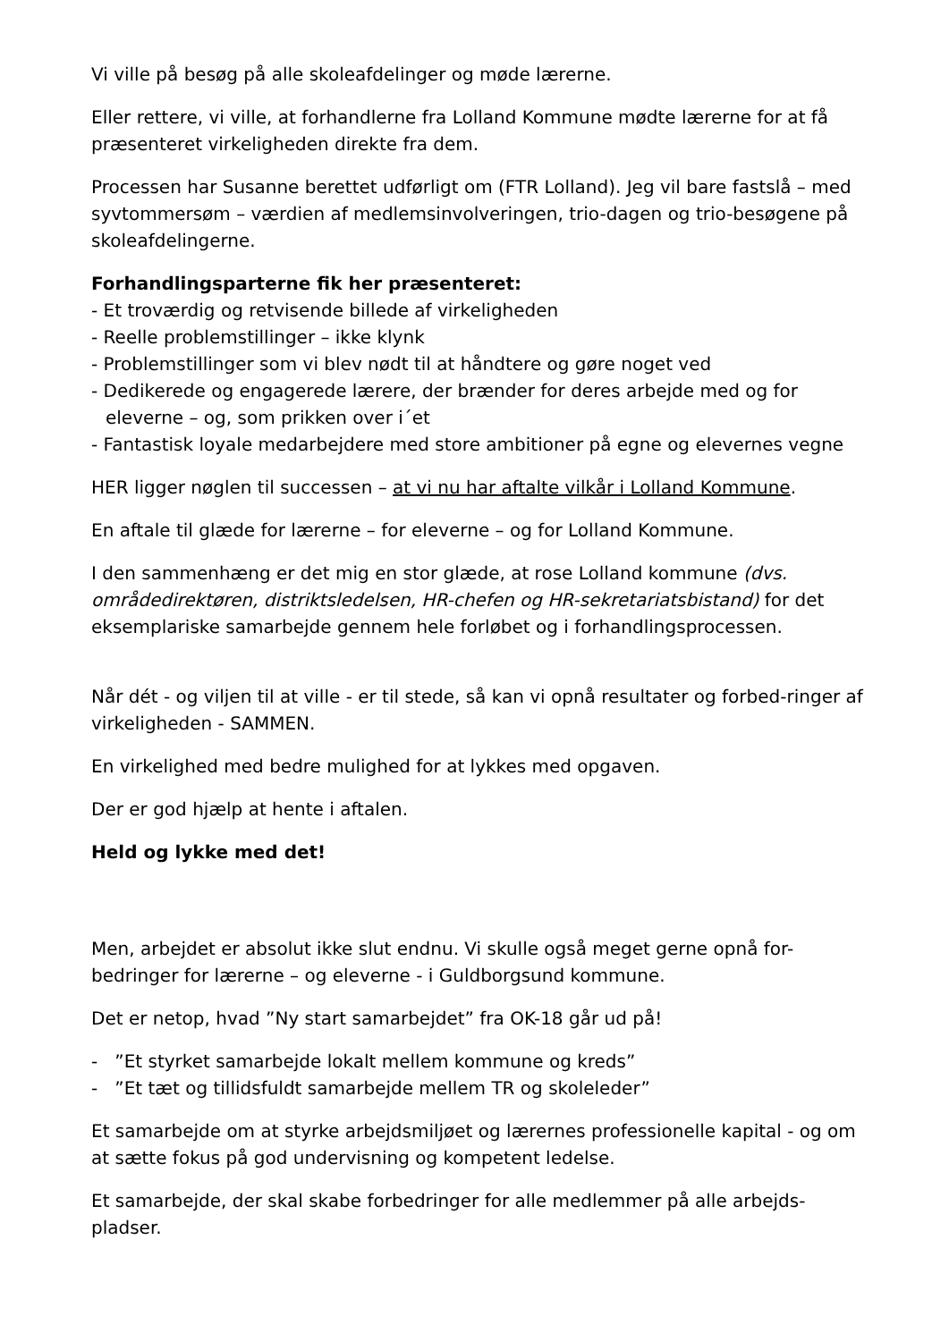Vi ville på besøg på alle skoleafdelinger og møde lærerne.
Eller rettere, vi ville, at forhandlerne fra Lolland Kommune mødte lærerne for at få præsenteret virkeligheden direkte fra dem.
Processen har Susanne berettet udførligt om (FTR Lolland). Jeg vil bare fastslå – med syvtommersøm – værdien af medlemsinvolveringen, trio-dagen og trio-besøgene på skoleafdelingerne.
Forhandlingsparterne fik her præsenteret:
- Et troværdig og retvisende billede af virkeligheden
- Reelle problemstillinger – ikke klynk
- Problemstillinger som vi blev nødt til at håndtere og gøre noget ved
- Dedikerede og engagerede lærere, der brænder for deres arbejde med og for eleverne – og, som prikken over i´et
- Fantastisk loyale medarbejdere med store ambitioner på egne og elevernes vegne
HER ligger nøglen til successen – at vi nu har aftalte vilkår i Lolland Kommune.
En aftale til glæde for lærerne – for eleverne – og for Lolland Kommune.
I den sammenhæng er det mig en stor glæde, at rose Lolland kommune (dvs. områdedirektøren, distriktsledelsen, HR-chefen og HR-sekretariatsbistand) for det eksemplariske samarbejde gennem hele forløbet og i forhandlingsprocessen.
Når dét - og viljen til at ville - er til stede, så kan vi opnå resultater og forbed-ringer af virkeligheden - SAMMEN.
En virkelighed med bedre mulighed for at lykkes med opgaven.
Der er god hjælp at hente i aftalen.
Held og lykke med det!
Men, arbejdet er absolut ikke slut endnu. Vi skulle også meget gerne opnå for-bedringer for lærerne – og eleverne - i Guldborgsund kommune.
Det er netop, hvad ”Ny start samarbejdet” fra OK-18 går ud på!
- ”Et styrket samarbejde lokalt mellem kommune og kreds”
- ”Et tæt og tillidsfuldt samarbejde mellem TR og skoleleder”
Et samarbejde om at styrke arbejdsmiljøet og lærernes professionelle kapital - og om at sætte fokus på god undervisning og kompetent ledelse.
Et samarbejde, der skal skabe forbedringer for alle medlemmer på alle arbejds-pladser.